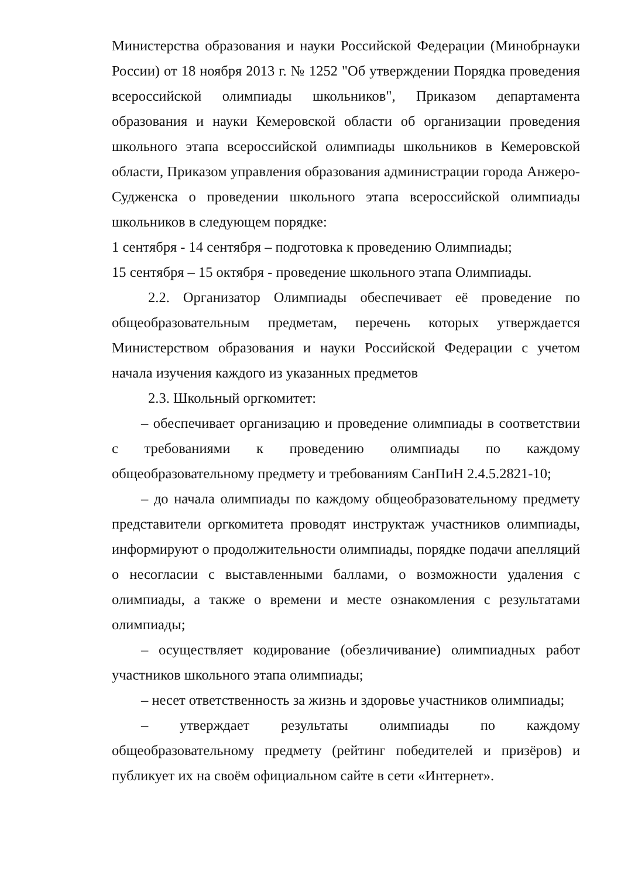Министерства образования и науки Российской Федерации (Минобрнауки России) от 18 ноября 2013 г. № 1252 "Об утверждении Порядка проведения всероссийской олимпиады школьников", Приказом департамента образования и науки Кемеровской области об организации проведения школьного этапа всероссийской олимпиады школьников в Кемеровской области, Приказом управления образования администрации города Анжеро-Судженска о проведении школьного этапа всероссийской олимпиады школьников в следующем порядке:
1 сентября - 14 сентября – подготовка к проведению Олимпиады;
15 сентября – 15 октября - проведение школьного этапа Олимпиады.
2.2. Организатор Олимпиады обеспечивает её проведение по общеобразовательным предметам, перечень которых утверждается Министерством образования и науки Российской Федерации с учетом начала изучения каждого из указанных предметов
2.3. Школьный оргкомитет:
– обеспечивает организацию и проведение олимпиады в соответствии с требованиями к проведению олимпиады по каждому общеобразовательному предмету и требованиям СанПиН 2.4.5.2821-10;
– до начала олимпиады по каждому общеобразовательному предмету представители оргкомитета проводят инструктаж участников олимпиады, информируют о продолжительности олимпиады, порядке подачи апелляций о несогласии с выставленными баллами, о возможности удаления с олимпиады, а также о времени и месте ознакомления с результатами олимпиады;
– осуществляет кодирование (обезличивание) олимпиадных работ участников школьного этапа олимпиады;
– несет ответственность за жизнь и здоровье участников олимпиады;
– утверждает результаты олимпиады по каждому общеобразовательному предмету (рейтинг победителей и призёров) и публикует их на своём официальном сайте в сети «Интернет».